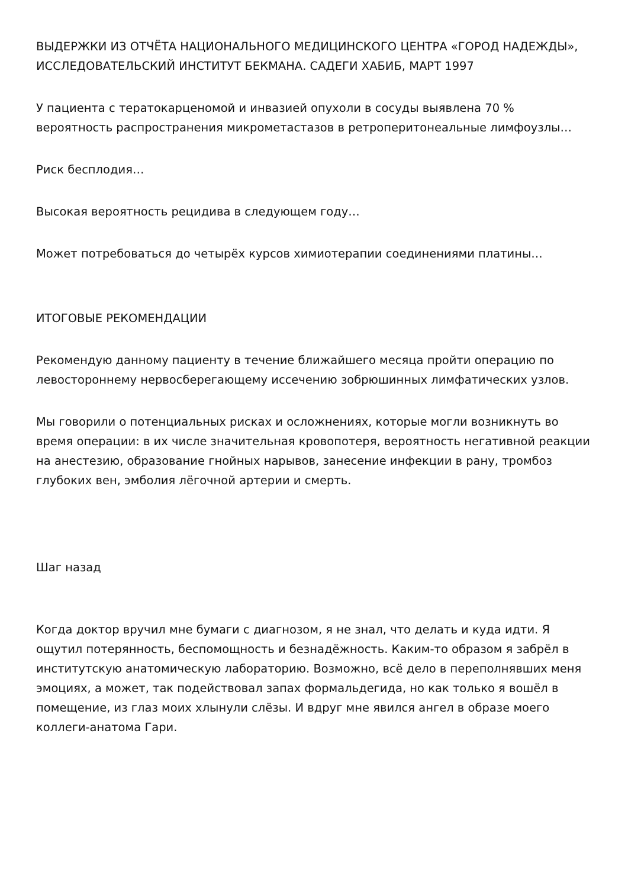ВЫДЕРЖКИ ИЗ ОТЧЁТА НАЦИОНАЛЬНОГО МЕДИЦИНСКОГО ЦЕНТРА «ГОРОД НАДЕЖДЫ», ИССЛЕДОВАТЕЛЬСКИЙ ИНСТИТУТ БЕКМАНА. САДЕГИ ХАБИБ, МАРТ 1997
У пациента с тератокарценомой и инвазией опухоли в сосуды выявлена 70 % вероятность распространения микрометастазов в ретроперитонеальные лимфоузлы…
Риск бесплодия…
Высокая вероятность рецидива в следующем году…
Может потребоваться до четырёх курсов химиотерапии соединениями платины…
ИТОГОВЫЕ РЕКОМЕНДАЦИИ
Рекомендую данному пациенту в течение ближайшего месяца пройти операцию по левостороннему нервосберегающему иссечению зобрюшинных лимфатических узлов.
Мы говорили о потенциальных рисках и осложнениях, которые могли возникнуть во время операции: в их числе значительная кровопотеря, вероятность негативной реакции на анестезию, образование гнойных нарывов, занесение инфекции в рану, тромбоз глубоких вен, эмболия лёгочной артерии и смерть.
Шаг назад
Когда доктор вручил мне бумаги с диагнозом, я не знал, что делать и куда идти. Я ощутил потерянность, беспомощность и безнадёжность. Каким-то образом я забрёл в институтскую анатомическую лабораторию. Возможно, всё дело в переполнявших меня эмоциях, а может, так подействовал запах формальдегида, но как только я вошёл в помещение, из глаз моих хлынули слёзы. И вдруг мне явился ангел в образе моего коллеги-анатома Гари.